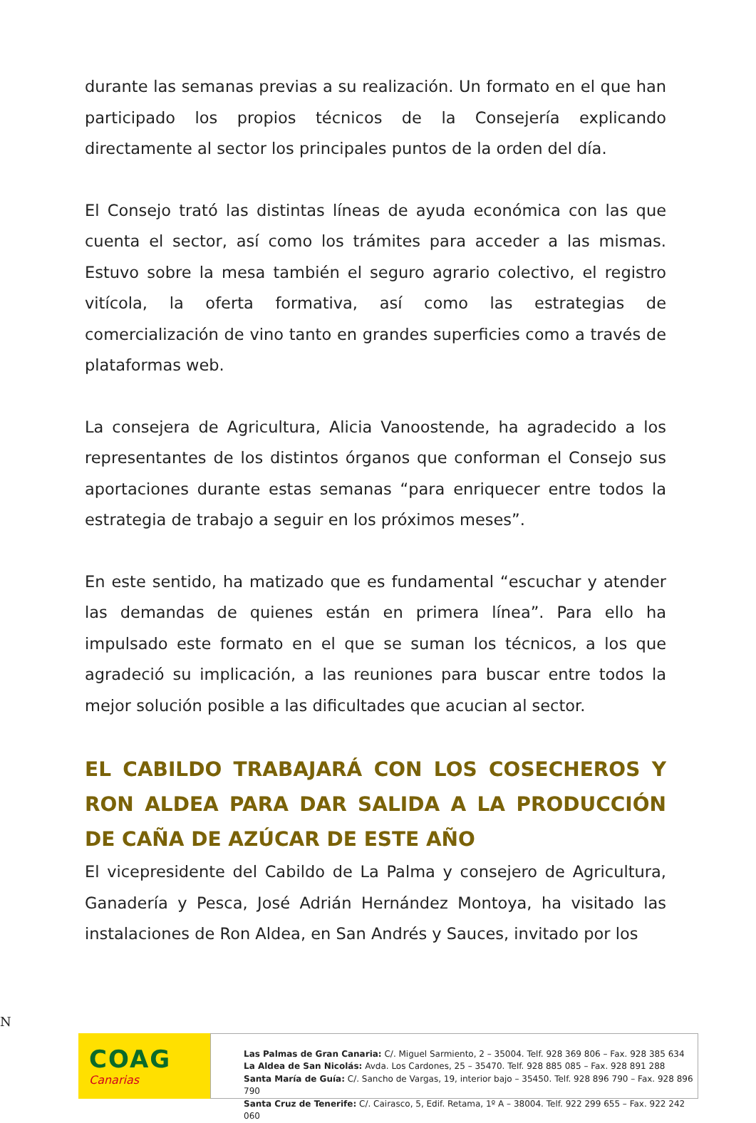durante las semanas previas a su realización. Un formato en el que han participado los propios técnicos de la Consejería explicando directamente al sector los principales puntos de la orden del día.
El Consejo trató las distintas líneas de ayuda económica con las que cuenta el sector, así como los trámites para acceder a las mismas. Estuvo sobre la mesa también el seguro agrario colectivo, el registro vitícola, la oferta formativa, así como las estrategias de comercialización de vino tanto en grandes superficies como a través de plataformas web.
La consejera de Agricultura, Alicia Vanoostende, ha agradecido a los representantes de los distintos órganos que conforman el Consejo sus aportaciones durante estas semanas “para enriquecer entre todos la estrategia de trabajo a seguir en los próximos meses”.
En este sentido, ha matizado que es fundamental “escuchar y atender las demandas de quienes están en primera línea”. Para ello ha impulsado este formato en el que se suman los técnicos, a los que agradeció su implicación, a las reuniones para buscar entre todos la mejor solución posible a las dificultades que acucian al sector.
EL CABILDO TRABAJARÁ CON LOS COSECHEROS Y RON ALDEA PARA DAR SALIDA A LA PRODUCCIÓN DE CAÑA DE AZÚCAR DE ESTE AÑO
El vicepresidente del Cabildo de La Palma y consejero de Agricultura, Ganadería y Pesca, José Adrián Hernández Montoya, ha visitado las instalaciones de Ron Aldea, en San Andrés y Sauces, invitado por los
N
COAG
Canarias
Las Palmas de Gran Canaria: C/. Miguel Sarmiento, 2 – 35004. Telf. 928 369 806 – Fax. 928 385 634
La Aldea de San Nicolás: Avda. Los Cardones, 25 – 35470. Telf. 928 885 085 – Fax. 928 891 288
Santa María de Guía: C/. Sancho de Vargas, 19, interior bajo – 35450. Telf. 928 896 790 – Fax. 928 896 790
Santa Cruz de Tenerife: C/. Cairasco, 5, Edif. Retama, 1º A – 38004. Telf. 922 299 655 – Fax. 922 242 060